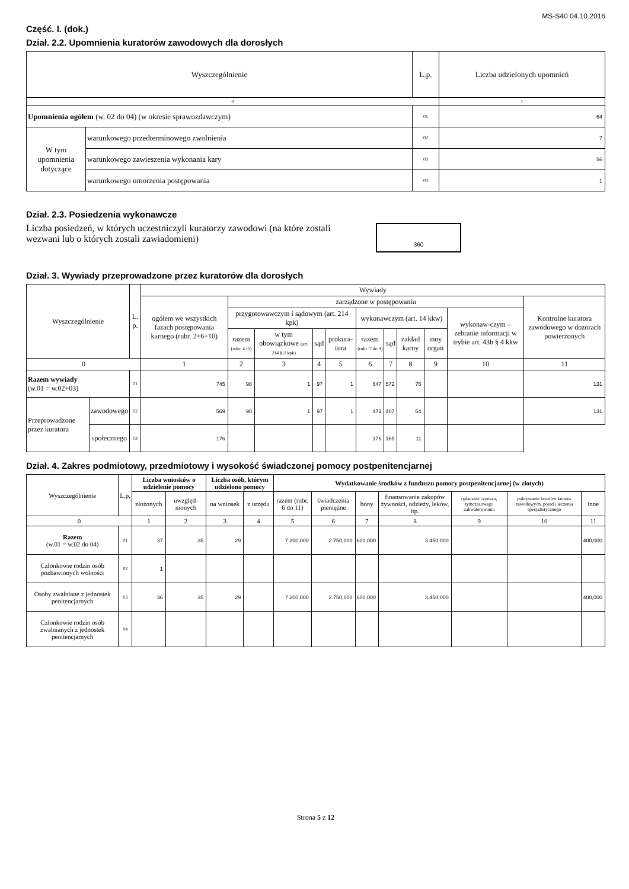MS-S40 04.10.2016
Część. I. (dok.)
Dział. 2.2. Upomnienia kuratorów zawodowych dla dorosłych
| Wyszczególnienie | | L.p. | Liczba udzielonych upomnień |
| --- | --- | --- | --- |
| 0 | | | 1 |
| Upomnienia ogółem (w. 02 do 04) (w okresie sprawozdawczym) | | 01 | 64 |
| W tym upomnienia dotyczące | warunkowego przedterminowego zwolnienia | 02 | 7 |
| | warunkowego zawieszenia wykonania kary | 03 | 56 |
| | warunkowego umorzenia postępowania | 04 | 1 |
Dział. 2.3. Posiedzenia wykonawcze
Liczba posiedzeń, w których uczestniczyli kuratorzy zawodowi (na które zostali wezwani lub o których zostali zawiadomieni)
360
Dział. 3. Wywiady przeprowadzone przez kuratorów dla dorosłych
| Wyszczególnienie | | L. p. | Wywiady | | | | | | | | | | |
| --- | --- | --- | --- | --- | --- | --- | --- | --- | --- | --- | --- | --- | --- |
| | | | ogółem we wszystkich fazach postępowania karnego (rubr. 2+6+10) | zarządzone w postępowaniu | | | | | | | | | Kontrolne kuratora zawodowego w dozorach powierzonych |
| | | | | przygotowawczym i sądowym (art. 214 kpk) | | | | wykonawczym (art. 14 kkw) | | | | wykonaw-czym – zebranie informacji w trybie art. 43h § 4 kkw | |
| | | | | razem (rubr. 4+5) | w tym obowiązkowe (art. 214 § 2 kpk) | sąd | prokura-tura | razem (rubr. 7 do 9) | sąd | zakład karny | inny organ | | |
| 0 | | | 1 | 2 | 3 | 4 | 5 | 6 | 7 | 8 | 9 | 10 | 11 |
| Razem wywiady (w.01 = w.02+03) | | 01 | 745 | 98 | 1 | 97 | 1 | 647 | 572 | 75 | | | 131 |
| Przeprowadzone przez kuratora | zawodowego | 02 | 569 | 98 | 1 | 97 | 1 | 471 | 407 | 64 | | | 131 |
| | społecznego | 03 | 176 | | | | | 176 | 165 | 11 | | | |
Dział. 4. Zakres podmiotowy, przedmiotowy i wysokość świadczonej pomocy postpenitencjarnej
| Wyszczególnienie | L.p. | Liczba wniosków o udzielenie pomocy | | Liczba osób, którym udzielono pomocy | | Wydatkowanie środków z funduszu pomocy postpenitencjarnej (w złotych) | | | | | | |
| --- | --- | --- | --- | --- | --- | --- | --- | --- | --- | --- | --- | --- |
| | | złożonych | uwzględ-nionych | | | razem (rubr. 6 do 11) | świadczenia pieniężne | bony | finansowanie zakupów żywności, odzieży, leków, itp. | opłacanie czynszu, tymczasowego zakwaterowania | pokrywanie kosztów kursów zawodowych, porad i leczenia specjalistycznego | inne |
| | | | | na wniosek | z urzędu | | | | | | | |
| 0 | | 1 | 2 | 3 | 4 | 5 | 6 | 7 | 8 | 9 | 10 | 11 |
| Razem (w.01 = w.02 do 04) | 01 | 37 | 35 | 29 | | 7.200,000 | 2.750,000 | 600,000 | 3.450,000 | | | 400,000 |
| Członkowie rodzin osób pozbawionych wolności | 02 | 1 | | | | | | | | | | |
| Osoby zwalniane z jednostek penitencjarnych | 03 | 36 | 35 | 29 | | 7.200,000 | 2.750,000 | 600,000 | 3.450,000 | | | 400,000 |
| Członkowie rodzin osób zwalnianych z jednostek penitencjarnych | 04 | | | | | | | | | | | |
Strona 5 z 12